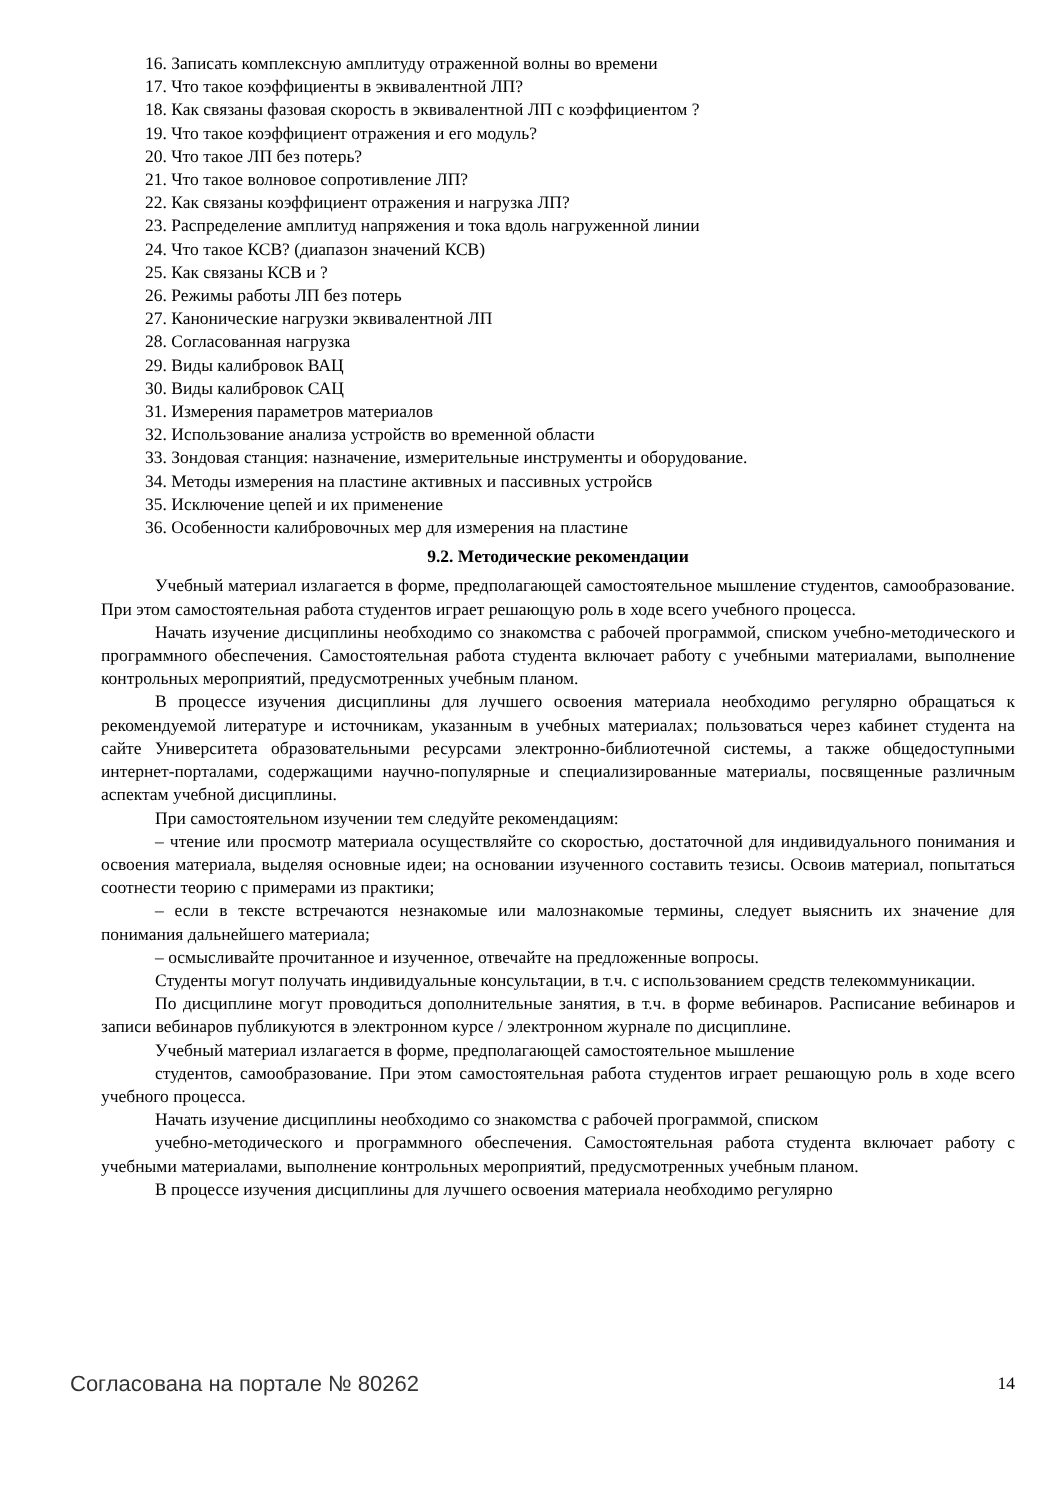16. Записать комплексную амплитуду отраженной волны во времени
17. Что такое коэффициенты в эквивалентной ЛП?
18. Как связаны фазовая скорость в эквивалентной ЛП с коэффициентом ?
19. Что такое коэффициент отражения и его модуль?
20. Что такое ЛП без потерь?
21. Что такое волновое сопротивление ЛП?
22. Как связаны коэффициент отражения и нагрузка ЛП?
23. Распределение амплитуд напряжения и тока вдоль нагруженной линии
24. Что такое КСВ? (диапазон значений КСВ)
25. Как связаны КСВ и ?
26. Режимы работы ЛП без потерь
27. Канонические нагрузки эквивалентной ЛП
28. Согласованная нагрузка
29. Виды калибровок ВАЦ
30. Виды калибровок САЦ
31. Измерения параметров материалов
32. Использование анализа устройств во временной области
33. Зондовая станция: назначение, измерительные инструменты и оборудование.
34. Методы измерения на пластине активных и пассивных устройсв
35. Исключение цепей и их применение
36. Особенности калибровочных мер для измерения на пластине
9.2. Методические рекомендации
Учебный материал излагается в форме, предполагающей самостоятельное мышление студентов, самообразование. При этом самостоятельная работа студентов играет решающую роль в ходе всего учебного процесса.
Начать изучение дисциплины необходимо со знакомства с рабочей программой, списком учебно-методического и программного обеспечения. Самостоятельная работа студента включает работу с учебными материалами, выполнение контрольных мероприятий, предусмотренных учебным планом.
В процессе изучения дисциплины для лучшего освоения материала необходимо регулярно обращаться к рекомендуемой литературе и источникам, указанным в учебных материалах; пользоваться через кабинет студента на сайте Университета образовательными ресурсами электронно-библиотечной системы, а также общедоступными интернет-порталами, содержащими научно-популярные и специализированные материалы, посвященные различным аспектам учебной дисциплины.
При самостоятельном изучении тем следуйте рекомендациям:
– чтение или просмотр материала осуществляйте со скоростью, достаточной для индивидуального понимания и освоения материала, выделяя основные идеи; на основании изученного составить тезисы. Освоив материал, попытаться соотнести теорию с примерами из практики;
– если в тексте встречаются незнакомые или малознакомые термины, следует выяснить их значение для понимания дальнейшего материала;
– осмысливайте прочитанное и изученное, отвечайте на предложенные вопросы.
Студенты могут получать индивидуальные консультации, в т.ч. с использованием средств телекоммуникации.
По дисциплине могут проводиться дополнительные занятия, в т.ч. в форме вебинаров. Расписание вебинаров и записи вебинаров публикуются в электронном курсе / электронном журнале по дисциплине.
Учебный материал излагается в форме, предполагающей самостоятельное мышление
студентов, самообразование. При этом самостоятельная работа студентов играет решающую роль в ходе всего учебного процесса.
Начать изучение дисциплины необходимо со знакомства с рабочей программой, списком
учебно-методического и программного обеспечения. Самостоятельная работа студента включает работу с учебными материалами, выполнение контрольных мероприятий, предусмотренных учебным планом.
В процессе изучения дисциплины для лучшего освоения материала необходимо регулярно
Согласована на портале № 80262 14